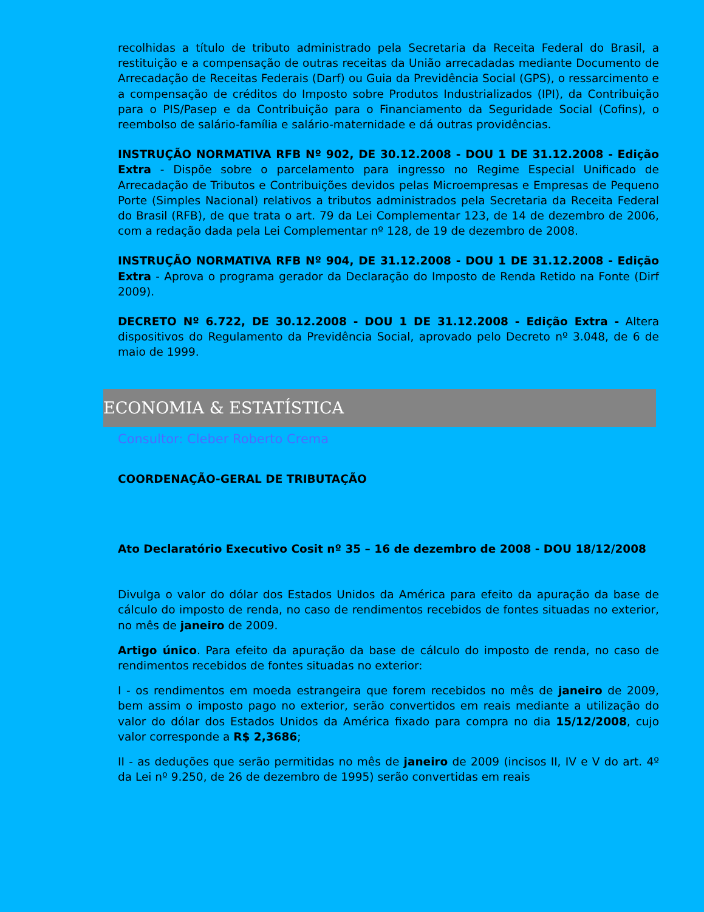recolhidas a título de tributo administrado pela Secretaria da Receita Federal do Brasil, a restituição e a compensação de outras receitas da União arrecadadas mediante Documento de Arrecadação de Receitas Federais (Darf) ou Guia da Previdência Social (GPS), o ressarcimento e a compensação de créditos do Imposto sobre Produtos Industrializados (IPI), da Contribuição para o PIS/Pasep e da Contribuição para o Financiamento da Seguridade Social (Cofins), o reembolso de salário-família e salário-maternidade e dá outras providências.
INSTRUÇÃO NORMATIVA RFB Nº 902, DE 30.12.2008 - DOU 1 DE 31.12.2008 - Edição Extra - Dispõe sobre o parcelamento para ingresso no Regime Especial Unificado de Arrecadação de Tributos e Contribuições devidos pelas Microempresas e Empresas de Pequeno Porte (Simples Nacional) relativos a tributos administrados pela Secretaria da Receita Federal do Brasil (RFB), de que trata o art. 79 da Lei Complementar 123, de 14 de dezembro de 2006, com a redação dada pela Lei Complementar nº 128, de 19 de dezembro de 2008.
INSTRUÇÃO NORMATIVA RFB Nº 904, DE 31.12.2008 - DOU 1 DE 31.12.2008 - Edição Extra - Aprova o programa gerador da Declaração do Imposto de Renda Retido na Fonte (Dirf 2009).
DECRETO Nº 6.722, DE 30.12.2008 - DOU 1 DE 31.12.2008 - Edição Extra - Altera dispositivos do Regulamento da Previdência Social, aprovado pelo Decreto nº 3.048, de 6 de maio de 1999.
ECONOMIA & ESTATÍSTICA
Consultor: Cleber Roberto Crema
COORDENAÇÃO-GERAL DE TRIBUTAÇÃO
Ato Declaratório Executivo Cosit nº 35 – 16 de dezembro de 2008 - DOU 18/12/2008
Divulga o valor do dólar dos Estados Unidos da América para efeito da apuração da base de cálculo do imposto de renda, no caso de rendimentos recebidos de fontes situadas no exterior, no mês de janeiro de 2009.
Artigo único. Para efeito da apuração da base de cálculo do imposto de renda, no caso de rendimentos recebidos de fontes situadas no exterior:
I - os rendimentos em moeda estrangeira que forem recebidos no mês de janeiro de 2009, bem assim o imposto pago no exterior, serão convertidos em reais mediante a utilização do valor do dólar dos Estados Unidos da América fixado para compra no dia 15/12/2008, cujo valor corresponde a R$ 2,3686;
II - as deduções que serão permitidas no mês de janeiro de 2009 (incisos II, IV e V do art. 4º da Lei nº 9.250, de 26 de dezembro de 1995) serão convertidas em reais